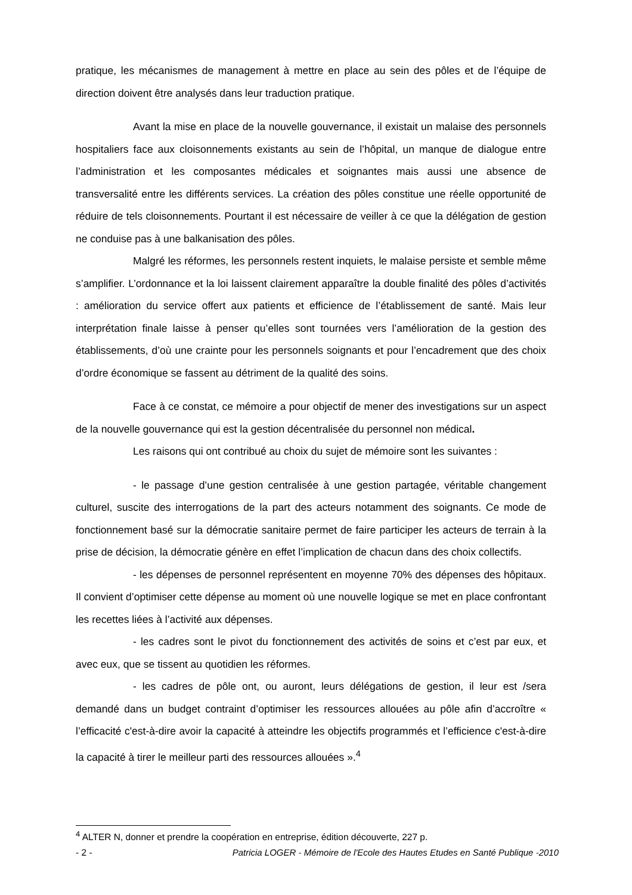pratique, les mécanismes de management à mettre en place au sein des pôles et de l’équipe de direction doivent être analysés dans leur traduction pratique.
Avant la mise en place de la nouvelle gouvernance, il existait un malaise des personnels hospitaliers face aux cloisonnements existants au sein de l’hôpital, un manque de dialogue entre l’administration et les composantes médicales et soignantes mais aussi une absence de transversalité entre les différents services. La création des pôles constitue une réelle opportunité de réduire de tels cloisonnements. Pourtant il est nécessaire de veiller à ce que la délégation de gestion ne conduise pas à une balkanisation des pôles.
Malgré les réformes, les personnels restent inquiets, le malaise persiste et semble même s’amplifier. L’ordonnance et la loi laissent clairement apparaître la double finalité des pôles d’activités : amélioration du service offert aux patients et efficience de l’établissement de santé. Mais leur interprétation finale laisse à penser qu’elles sont tournées vers l’amélioration de la gestion des établissements, d’où une crainte pour les personnels soignants et pour l’encadrement que des choix d’ordre économique se fassent au détriment de la qualité des soins.
Face à ce constat, ce mémoire a pour objectif de mener des investigations sur un aspect de la nouvelle gouvernance qui est la gestion décentralisée du personnel non médical.
Les raisons qui ont contribué au choix du sujet de mémoire sont les suivantes :
- le passage d’une gestion centralisée à une gestion partagée, véritable changement culturel, suscite des interrogations de la part des acteurs notamment des soignants. Ce mode de fonctionnement basé sur la démocratie sanitaire permet de faire participer les acteurs de terrain à la prise de décision, la démocratie génère en effet l’implication de chacun dans des choix collectifs.
- les dépenses de personnel représentent en moyenne 70% des dépenses des hôpitaux. Il convient d’optimiser cette dépense au moment où une nouvelle logique se met en place confrontant les recettes liées à l’activité aux dépenses.
- les cadres sont le pivot du fonctionnement des activités de soins et c’est par eux, et avec eux, que se tissent au quotidien les réformes.
- les cadres de pôle ont, ou auront, leurs délégations de gestion, il leur est /sera demandé dans un budget contraint d’optimiser les ressources allouées au pôle afin d’accroître « l’efficacité c'est-à-dire avoir la capacité à atteindre les objectifs programmés et l’efficience c'est-à-dire la capacité à tirer le meilleur parti des ressources allouées ».<sup>4</sup>
<sup>4</sup> ALTER N, donner et prendre la coopération en entreprise, édition découverte, 227 p.
- 2 - Patricia LOGER - Mémoire de l'Ecole des Hautes Etudes en Santé Publique -2010